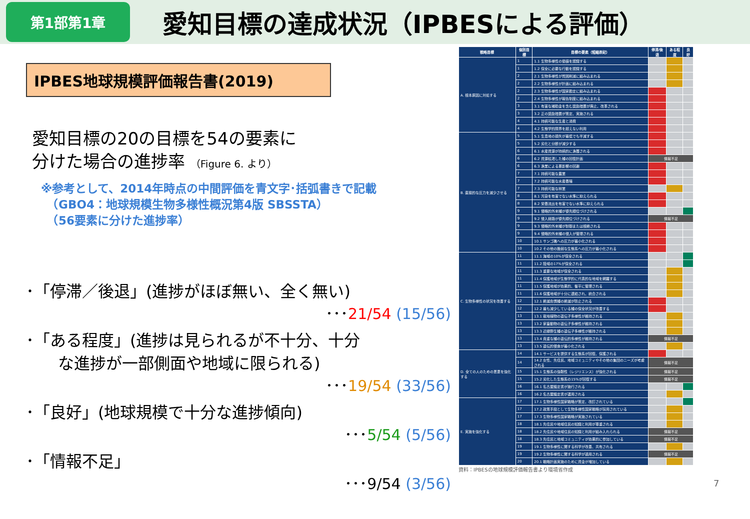第1部第1章
愛知目標の達成状況（IPBESによる評価）
IPBES地球規模評価報告書(2019)
愛知目標の20の目標を54の要素に
分けた場合の進捗率 （Figure 6. より）
※参考として、2014年時点の中間評価を青文字･括弧書きで記載
　（GBO4：地球規模生物多様性概況第4版 SBSSTA）
　（56要素に分けた進捗率）
･「停滞／後退」(進捗がほぼ無い、全く無い)
･･･21/54 (15/56)
･「ある程度」(進捗は見られるが不十分、十分
　　な進捗が一部側面や地域に限られる)
･･･19/54 (33/56)
･「良好」(地球規模で十分な進捗傾向)
･･･5/54 (5/56)
･「情報不足」
･･･9/54 (3/56)
| 戦略目標 | 個別目標 | 目標の要素（短縮表記） | 停滞/後退 | ある程度 | 良好 |
| --- | --- | --- | --- | --- | --- |
| A. 根本原因に対処する | 1 | 1.1 生物多様性の価値を認識する | | | |
| | 1 | 1.2 保全に必要な行動を認識する | | | |
| | 2 | 2.1 生物多様性が貧困削減に組み込まれる | | | |
| | 2 | 2.2 生物多様性が計画に組み込まれる | | | |
| | 2 | 2.3 生物多様性が国家勘定に組み込まれる | | | |
| | 2 | 2.4 生物多様性が報告制度に組み込まれる | | | |
| | 3 | 3.1 有害な補助金を含む奨励措置が廃止、改革される | | | |
| | 3 | 3.2 正の奨励措置が策定、実施される | | | |
| | 4 | 4.1 持続可能な生産と消費 | | | |
| | 4 | 4.2 生態学的限界を超えない利用 | | | |
| B. 直接的な圧力を減少させる | 5 | 5.1 生息地の損失が最低でも半減する | | | |
| | 5 | 5.2 劣化と分断が減少する | | | |
| | 6 | 6.1 水産資源が持続的に漁獲される | | | |
| | 6 | 6.2 資源枯渇した種の回復計画 | 情報不足 | | |
| | 6 | 6.3 漁業による悪影響の回避 | | | |
| | 7 | 7.1 持続可能な農業 | | | |
| | 7 | 7.2 持続可能な水産養殖 | | | |
| | 7 | 7.3 持続可能な林業 | | | |
| | 8 | 8.1 汚染を有害でない水準に抑えられる | | | |
| | 8 | 8.2 栄養流出を有害でない水準に抑えられる | | | |
| | 9 | 9.1 侵略的外来種が優先順位づけされる | | | |
| | 9 | 9.2 侵入経路が優先順位づけされる | 情報不足 | | |
| | 9 | 9.3 侵略的外来種が制御または根絶される | | | |
| | 9 | 9.4 侵略的外来種の侵入が管理される | | | |
| | 10 | 10.1 サンゴ礁への圧力が最小化される | | | |
| | 10 | 10.2 その他の脆弱な生態系への圧力が最小化される | | | |
| C. 生物多様性の状況を改善する | 11 | 11.1 海域の10%が保全される | | | |
| | 11 | 11.2 陸域の17%が保全される | | | |
| | 11 | 11.3 重要な地域が保全される | | | |
| | 11 | 11.4 保護地域が生態学的に代表的な地域を網羅する | | | |
| | 11 | 11.5 保護地域が効果的、衡平に管理される | | | |
| | 11 | 11.6 保護地域が十分に連結され、統合される | | | |
| | 12 | 12.1 絶滅危惧種の絶滅が防止される | | | |
| | 12 | 12.2 最も減少している種の保全状況が改善する | | | |
| | 13 | 13.1 栽培植物の遺伝子多様性が維持される | | | |
| | 13 | 13.2 家畜動物の遺伝子多様性が維持される | | | |
| | 13 | 13.3 近縁野生種の遺伝子多様性が維持される | | | |
| | 13 | 13.4 貴重な種の遺伝的多様性が維持される | 情報不足 | | |
| | 13 | 13.5 遺伝的侵食が最小化される | | | |
| D. 全ての人のための恩恵を強化する | 14 | 14.1 サービスを提供する生態系が回復、保護される | | | |
| | 14 | 14.2 女性、先住民、地域コミュニティやその他の集団のニーズが考慮される | 情報不足 | | |
| | 15 | 15.1 生態系の強靭性（レジリエンス）が強化される | 情報不足 | | |
| | 15 | 15.2 劣化した生態系の15%が回復する | 情報不足 | | |
| | 16 | 16.1 名古屋議定書が施行される | | | |
| | 16 | 16.2 名古屋議定書が運用される | | | |
| E. 実施を強化する | 17 | 17.1 生物多様性国家戦略が策定、改訂されている | | | |
| | 17 | 17.2 政策手段として生物多様性国家戦略が採用されている | | | |
| | 17 | 17.3 生物多様性国家戦略が実施されている | | | |
| | 18 | 18.1 先住民や地域住民の知識と利用が尊重される | | | |
| | 18 | 18.2 先住民や地域住民の知識と利用が組み入れられる | 情報不足 | | |
| | 18 | 18.3 先住民と地域コミュニティが効果的に参加している | 情報不足 | | |
| | 19 | 19.1 生物多様性に関する科学が改善、共有される | | | |
| | 19 | 19.2 生物多様性に関する科学が適用される | 情報不足 | | |
| | 20 | 20.1 戦略計画実施のために資金が増加している | | | |
資料：IPBESの地球規模評価報告書より環境省作成
7